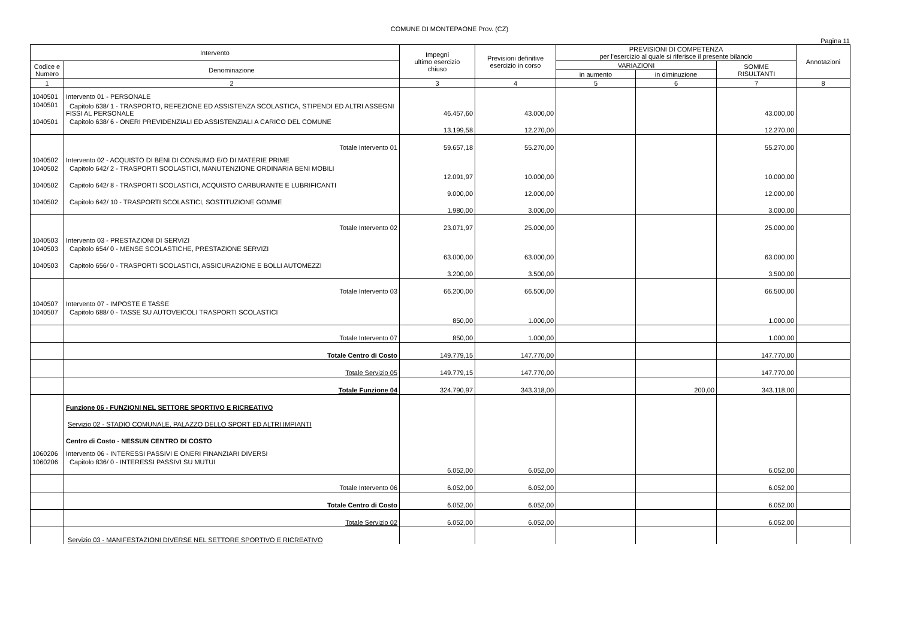COMUNE DI MONTEPAONE Prov. (CZ)
Pagina 11
| Intervento | | Impegni ultimo esercizio chiuso | Previsioni definitive esercizio in corso | PREVISIONI DI COMPETENZA per l'esercizio al quale si riferisce il presente bilancio | | | Annotazioni |
| --- | --- | --- | --- | --- | --- | --- | --- |
| Codice e Numero | Denominazione | | | VARIAZIONI | | SOMME RISULTANTI | |
| | | | | in aumento | in diminuzione | | |
| 1 | 2 | 3 | 4 | 5 | 6 | 7 | 8 |
| 1040501 | Intervento 01 - PERSONALE | | | | | | |
| 1040501 | Capitolo 638/ 1 - TRASPORTO, REFEZIONE ED ASSISTENZA SCOLASTICA, STIPENDI ED ALTRI ASSEGNI FISSI AL PERSONALE | 46.457,60 | 43.000,00 | | | 43.000,00 | |
| 1040501 | Capitolo 638/ 6 - ONERI PREVIDENZIALI ED ASSISTENZIALI A CARICO DEL COMUNE | 13.199,58 | 12.270,00 | | | 12.270,00 | |
| | Totale Intervento 01 | 59.657,18 | 55.270,00 | | | 55.270,00 | |
| 1040502 | Intervento 02 - ACQUISTO DI BENI DI CONSUMO E/O DI MATERIE PRIME | | | | | | |
| 1040502 | Capitolo 642/ 2 - TRASPORTI SCOLASTICI, MANUTENZIONE ORDINARIA BENI MOBILI | 12.091,97 | 10.000,00 | | | 10.000,00 | |
| 1040502 | Capitolo 642/ 8 - TRASPORTI SCOLASTICI, ACQUISTO CARBURANTE E LUBRIFICANTI | 9.000,00 | 12.000,00 | | | 12.000,00 | |
| 1040502 | Capitolo 642/ 10 - TRASPORTI SCOLASTICI, SOSTITUZIONE GOMME | 1.980,00 | 3.000,00 | | | 3.000,00 | |
| | Totale Intervento 02 | 23.071,97 | 25.000,00 | | | 25.000,00 | |
| 1040503 | Intervento 03 - PRESTAZIONI DI SERVIZI | | | | | | |
| 1040503 | Capitolo 654/ 0 - MENSE SCOLASTICHE, PRESTAZIONE SERVIZI | 63.000,00 | 63.000,00 | | | 63.000,00 | |
| 1040503 | Capitolo 656/ 0 - TRASPORTI SCOLASTICI, ASSICURAZIONE E BOLLI AUTOMEZZI | 3.200,00 | 3.500,00 | | | 3.500,00 | |
| | Totale Intervento 03 | 66.200,00 | 66.500,00 | | | 66.500,00 | |
| 1040507 | Intervento 07 - IMPOSTE E TASSE | | | | | | |
| 1040507 | Capitolo 688/ 0 - TASSE SU AUTOVEICOLI TRASPORTI SCOLASTICI | 850,00 | 1.000,00 | | | 1.000,00 | |
| | Totale Intervento 07 | 850,00 | 1.000,00 | | | 1.000,00 | |
| | Totale Centro di Costo | 149.779,15 | 147.770,00 | | | 147.770,00 | |
| | Totale Servizio 05 | 149.779,15 | 147.770,00 | | | 147.770,00 | |
| | Totale Funzione 04 | 324.790,97 | 343.318,00 | | 200,00 | 343.118,00 | |
| | Funzione 06 - FUNZIONI NEL SETTORE SPORTIVO E RICREATIVO | | | | | | |
| | Servizio 02 - STADIO COMUNALE, PALAZZO DELLO SPORT ED ALTRI IMPIANTI | | | | | | |
| | Centro di Costo - NESSUN CENTRO DI COSTO | | | | | | |
| 1060206 | Intervento 06 - INTERESSI PASSIVI E ONERI FINANZIARI DIVERSI | | | | | | |
| 1060206 | Capitolo 836/ 0 - INTERESSI PASSIVI SU MUTUI | 6.052,00 | 6.052,00 | | | 6.052,00 | |
| | Totale Intervento 06 | 6.052,00 | 6.052,00 | | | 6.052,00 | |
| | Totale Centro di Costo | 6.052,00 | 6.052,00 | | | 6.052,00 | |
| | Totale Servizio 02 | 6.052,00 | 6.052,00 | | | 6.052,00 | |
| | Servizio 03 - MANIFESTAZIONI DIVERSE NEL SETTORE SPORTIVO E RICREATIVO | | | | | | |